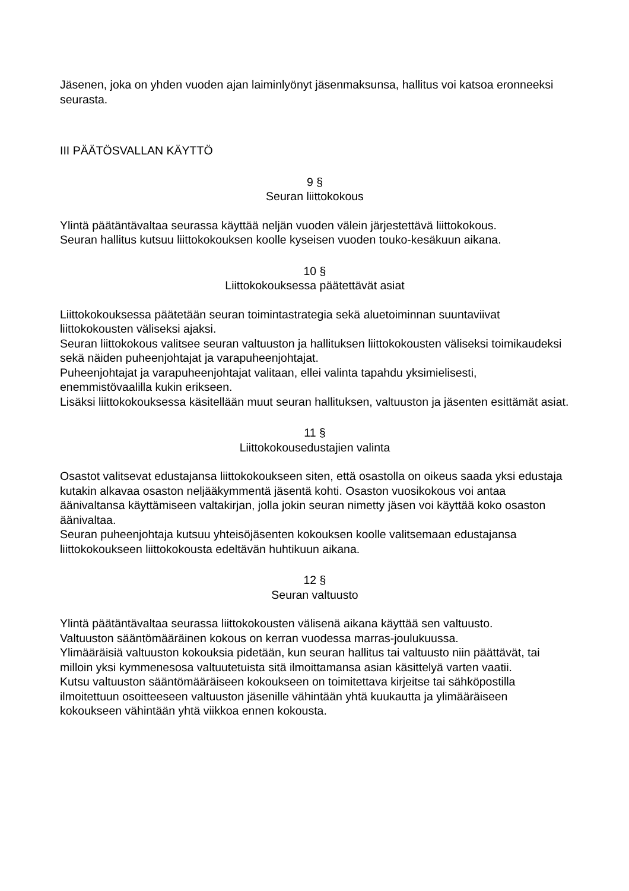Jäsenen, joka on yhden vuoden ajan laiminlyönyt jäsenmaksunsa, hallitus voi katsoa eronneeksi seurasta.
III PÄÄTÖSVALLAN KÄYTTÖ
9 §
Seuran liittokokous
Ylintä päätäntävaltaa seurassa käyttää neljän vuoden välein järjestettävä liittokokous.
Seuran hallitus kutsuu liittokokouksen koolle kyseisen vuoden touko-kesäkuun aikana.
10 §
Liittokokouksessa päätettävät asiat
Liittokokouksessa päätetään seuran toimintastrategia sekä aluetoiminnan suuntaviivat liittokokousten väliseksi ajaksi.
Seuran liittokokous valitsee seuran valtuuston ja hallituksen liittokokousten väliseksi toimikaudeksi sekä näiden puheenjohtajat ja varapuheenjohtajat.
Puheenjohtajat ja varapuheenjohtajat valitaan, ellei valinta tapahdu yksimielisesti, enemmistövaalilla kukin erikseen.
Lisäksi liittokokouksessa käsitellään muut seuran hallituksen, valtuuston ja jäsenten esittämät asiat.
11 §
Liittokokousedustajien valinta
Osastot valitsevat edustajansa liittokokoukseen siten, että osastolla on oikeus saada yksi edustaja kutakin alkavaa osaston neljääkymmentä jäsentä kohti. Osaston vuosikokous voi antaa äänivaltansa käyttämiseen valtakirjan, jolla jokin seuran nimetty jäsen voi käyttää koko osaston äänivaltaa.
Seuran puheenjohtaja kutsuu yhteisöjäsenten kokouksen koolle valitsemaan edustajansa liittokokoukseen liittokokousta edeltävän huhtikuun aikana.
12 §
Seuran valtuusto
Ylintä päätäntävaltaa seurassa liittokokousten välisenä aikana käyttää sen valtuusto.
Valtuuston sääntömääräinen kokous on kerran vuodessa marras-joulukuussa.
Ylimääräisiä valtuuston kokouksia pidetään, kun seuran hallitus tai valtuusto niin päättävät, tai milloin yksi kymmenesosa valtuutetuista sitä ilmoittamansa asian käsittelyä varten vaatii.
Kutsu valtuuston sääntömääräiseen kokoukseen on toimitettava kirjeitse tai sähköpostilla ilmoitettuun osoitteeseen valtuuston jäsenille vähintään yhtä kuukautta ja ylimääräiseen kokoukseen vähintään yhtä viikkoa ennen kokousta.